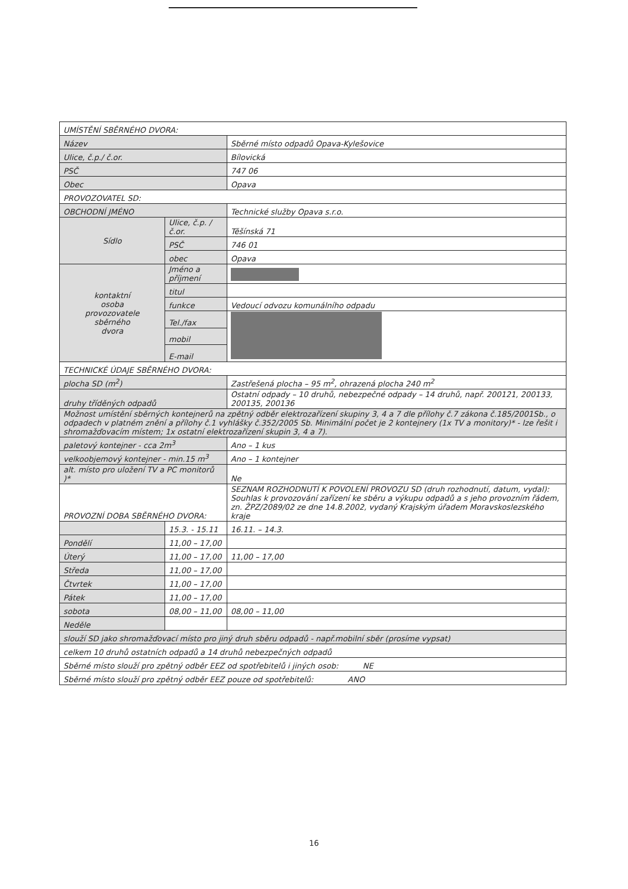| UMÍSTĚNÍ SBĚRNÉHO DVORA: | | |
| Název | | Sběrné místo odpadů Opava-Kylešovice |
| Ulice, č.p./ č.or. | | Bílovická |
| PSČ | | 747 06 |
| Obec | | Opava |
| PROVOZOVATEL SD: | | |
| OBCHODNÍ JMÉNO | | Technické služby Opava s.r.o. |
| Sídlo | Ulice, č.p. /č.or. | Těšínská 71 |
| | PSČ | 746 01 |
| | obec | Opava |
| kontaktní osoba provozovatele sběrného dvora | Jméno a příjmení | |
| | titul | |
| | funkce | Vedoucí odvozu komunálního odpadu |
| | Tel./fax | |
| | mobil | |
| | E-mail | |
| TECHNICKÉ ÚDAJE SBĚRNÉHO DVORA: | | |
| plocha SD (m<sup>2</sup>) | | Zastřešená plocha – 95 m<sup>2</sup>, ohrazená plocha 240 m<sup>2</sup> |
| druhy tříděných odpadů | | Ostatní odpady – 10 druhů, nebezpečné odpady – 14 druhů, např. 200121, 200133, 200135, 200136 |
| Možnost umístění sběrných kontejnerů na zpětný odběr elektrozařízení skupiny 3, 4 a 7 dle přílohy č.7 zákona č.185/2001Sb., o odpadech v platném znění a přílohy č.1 vyhlášky č.352/2005 Sb. Minimální počet je 2 kontejnery (1x TV a monitory)* - lze řešit i shromažďovacím místem; 1x ostatní elektrozařízení skupin 3, 4 a 7). | | |
| paletový kontejner - cca 2m<sup>3</sup> | | Ano – 1 kus |
| velkoobjemový kontejner - min.15 m<sup>3</sup> | | Ano – 1 kontejner |
| alt. místo pro uložení TV a PC monitorů )* | | Ne |
| PROVOZNÍ DOBA SBĚRNÉHO DVORA: | | SEZNAM ROZHODNUTÍ K POVOLENÍ PROVOZU SD (druh rozhodnutí, datum, vydal): Souhlas k provozování zařízení ke sběru a výkupu odpadů a s jeho provozním řádem, zn. ŽPZ/2089/02 ze dne 14.8.2002, vydaný Krajským úřadem Moravskoslezského kraje |
| | 15.3. - 15.11 | 16.11. – 14.3. |
| Pondělí | 11,00 – 17,00 | |
| Úterý | 11,00 – 17,00 | 11,00 – 17,00 |
| Středa | 11,00 – 17,00 | |
| Čtvrtek | 11,00 – 17,00 | |
| Pátek | 11,00 – 17,00 | |
| sobota | 08,00 – 11,00 | 08,00 – 11,00 |
| Neděle | | |
| slouží SD jako shromažďovací místo pro jiný druh sběru odpadů - např.mobilní sběr (prosíme vypsat) | | |
| celkem 10 druhů ostatních odpadů a 14 druhů nebezpečných odpadů | | |
| Sběrné místo slouží pro zpětný odběr EEZ od spotřebitelů i jiných osob: NE | | |
| Sběrné místo slouží pro zpětný odběr EEZ pouze od spotřebitelů: ANO | | |
16